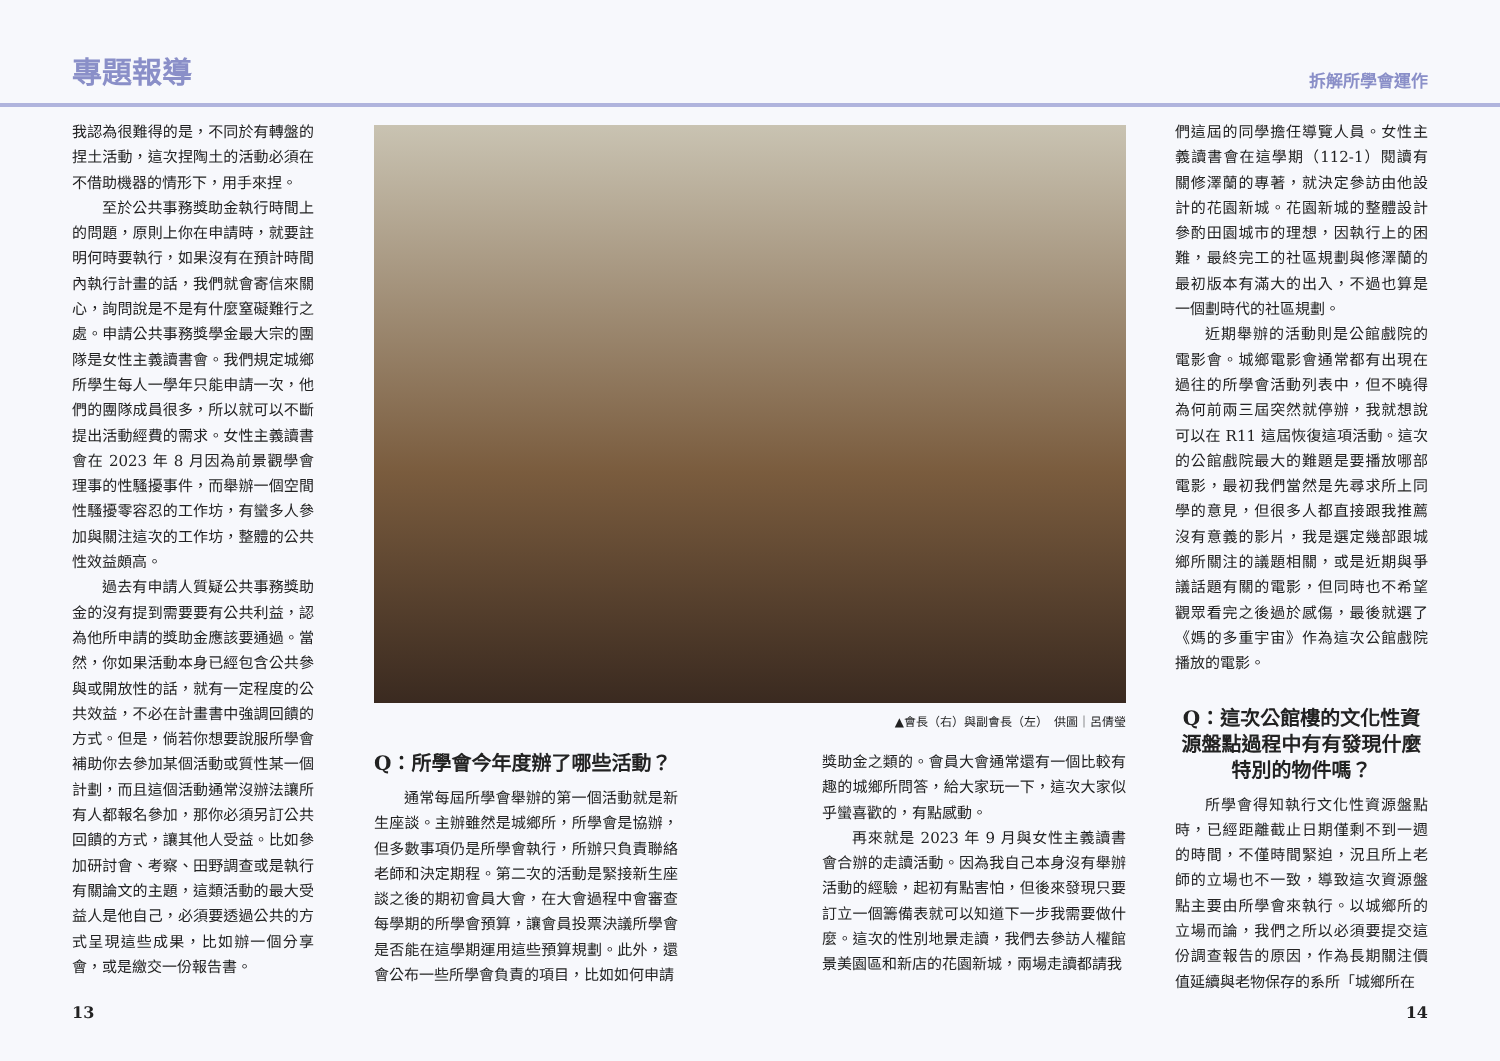專題報導
拆解所學會運作
我認為很難得的是，不同於有轉盤的捏土活動，這次捏陶土的活動必須在不借助機器的情形下，用手來捏。
至於公共事務獎助金執行時間上的問題，原則上你在申請時，就要註明何時要執行，如果沒有在預計時間內執行計畫的話，我們就會寄信來關心，詢問說是不是有什麼窒礙難行之處。申請公共事務獎學金最大宗的團隊是女性主義讀書會。我們規定城鄉所學生每人一學年只能申請一次，他們的團隊成員很多，所以就可以不斷提出活動經費的需求。女性主義讀書會在 2023 年 8 月因為前景觀學會理事的性騷擾事件，而舉辦一個空間性騷擾零容忍的工作坊，有蠻多人參加與關注這次的工作坊，整體的公共性效益頗高。
過去有申請人質疑公共事務獎助金的沒有提到需要要有公共利益，認為他所申請的獎助金應該要通過。當然，你如果活動本身已經包含公共參與或開放性的話，就有一定程度的公共效益，不必在計畫書中強調回饋的方式。但是，倘若你想要說服所學會補助你去參加某個活動或質性某一個計劃，而且這個活動通常沒辦法讓所有人都報名參加，那你必須另訂公共回饋的方式，讓其他人受益。比如參加研討會、考察、田野調查或是執行有關論文的主題，這類活動的最大受益人是他自己，必須要透過公共的方式呈現這些成果，比如辦一個分享會，或是繳交一份報告書。
▲會長（右）與副會長（左）　供圖｜呂倩瑩
Q：所學會今年度辦了哪些活動？
通常每屆所學會舉辦的第一個活動就是新生座談。主辦雖然是城鄉所，所學會是協辦，但多數事項仍是所學會執行，所辦只負責聯絡老師和決定期程。第二次的活動是緊接新生座談之後的期初會員大會，在大會過程中會審查每學期的所學會預算，讓會員投票決議所學會是否能在這學期運用這些預算規劃。此外，還會公布一些所學會負責的項目，比如如何申請
獎助金之類的。會員大會通常還有一個比較有趣的城鄉所問答，給大家玩一下，這次大家似乎蠻喜歡的，有點感動。
再來就是 2023 年 9 月與女性主義讀書會合辦的走讀活動。因為我自己本身沒有舉辦活動的經驗，起初有點害怕，但後來發現只要訂立一個籌備表就可以知道下一步我需要做什麼。這次的性別地景走讀，我們去參訪人權館景美園區和新店的花園新城，兩場走讀都請我
們這屆的同學擔任導覽人員。女性主義讀書會在這學期（112-1）閱讀有關修澤蘭的專著，就決定參訪由他設計的花園新城。花園新城的整體設計參酌田園城市的理想，因執行上的困難，最終完工的社區規劃與修澤蘭的最初版本有滿大的出入，不過也算是一個劃時代的社區規劃。
近期舉辦的活動則是公館戲院的電影會。城鄉電影會通常都有出現在過往的所學會活動列表中，但不曉得為何前兩三屆突然就停辦，我就想說可以在 R11 這屆恢復這項活動。這次的公館戲院最大的難題是要播放哪部電影，最初我們當然是先尋求所上同學的意見，但很多人都直接跟我推薦沒有意義的影片，我是選定幾部跟城鄉所關注的議題相關，或是近期與爭議話題有關的電影，但同時也不希望觀眾看完之後過於感傷，最後就選了《媽的多重宇宙》作為這次公館戲院播放的電影。
Q：這次公館樓的文化性資源盤點過程中有有發現什麼特別的物件嗎？
所學會得知執行文化性資源盤點時，已經距離截止日期僅剩不到一週的時間，不僅時間緊迫，況且所上老師的立場也不一致，導致這次資源盤點主要由所學會來執行。以城鄉所的立場而論，我們之所以必須要提交這份調查報告的原因，作為長期關注價值延續與老物保存的系所「城鄉所在
13 14